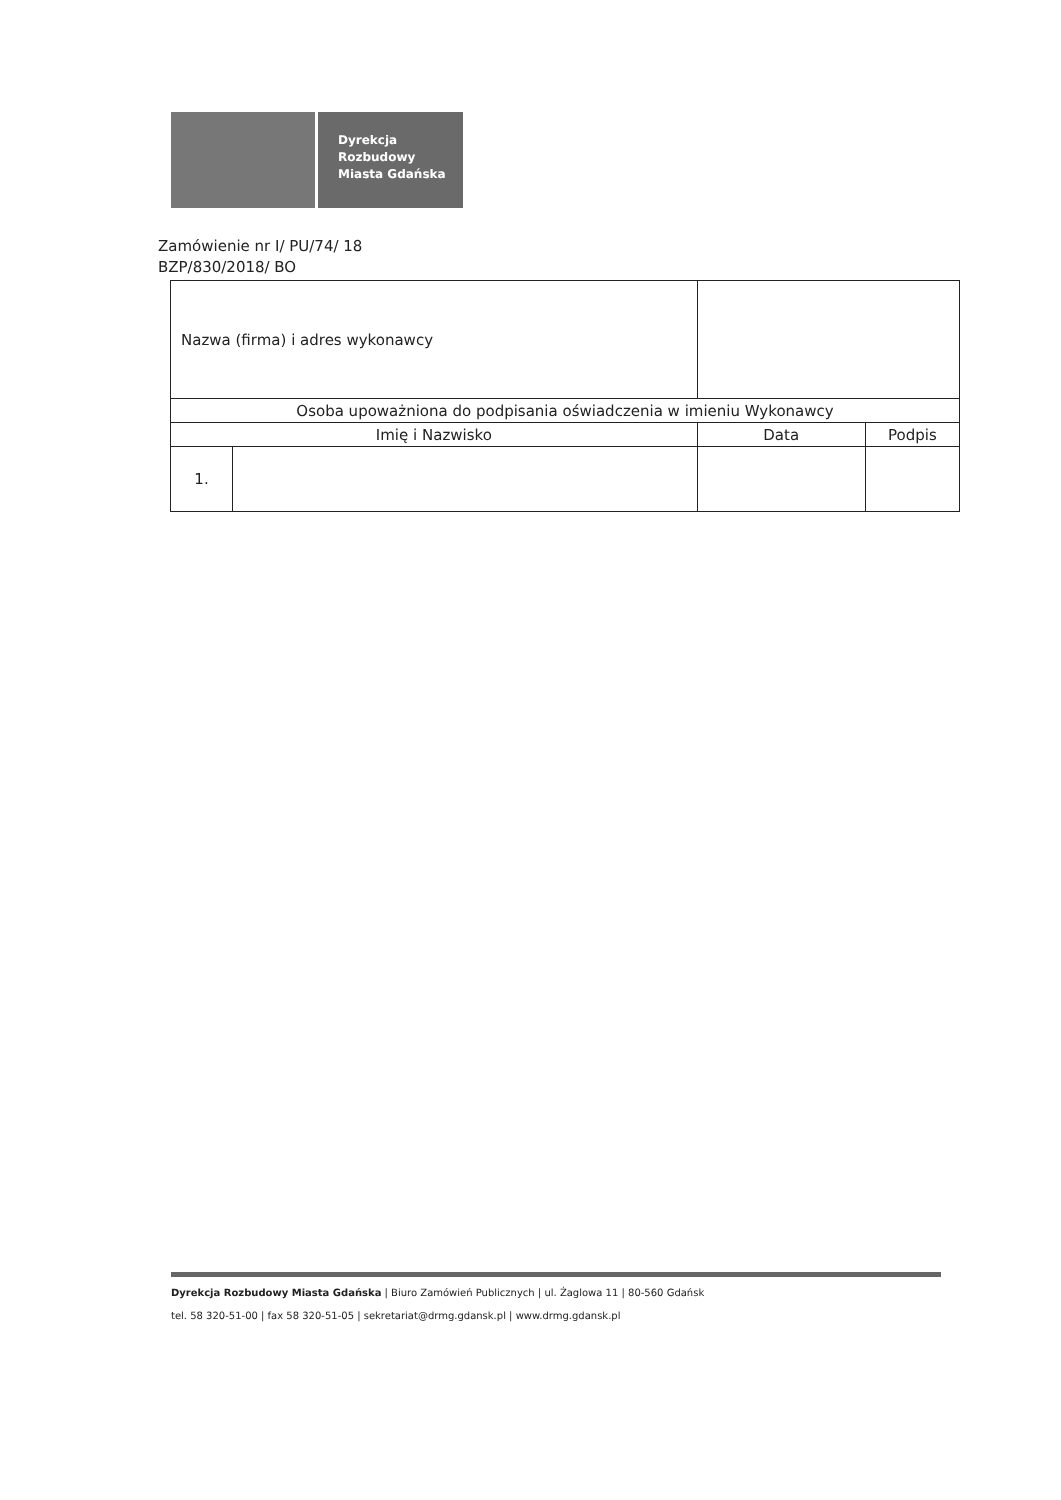Dyrekcja
Rozbudowy
Miasta Gdańska
Zamówienie nr I/ PU/74/ 18
BZP/830/2018/ BO
| Nazwa (firma) i adres wykonawcy | | | |
| Osoba upoważniona do podpisania oświadczenia w imieniu Wykonawcy | | | |
| Imię i Nazwisko | | Data | Podpis |
| 1. | | | |
Dyrekcja Rozbudowy Miasta Gdańska | Biuro Zamówień Publicznych | ul. Żaglowa 11 | 80-560 Gdańsk
tel. 58 320-51-00 | fax 58 320-51-05 | sekretariat@drmg.gdansk.pl | www.drmg.gdansk.pl